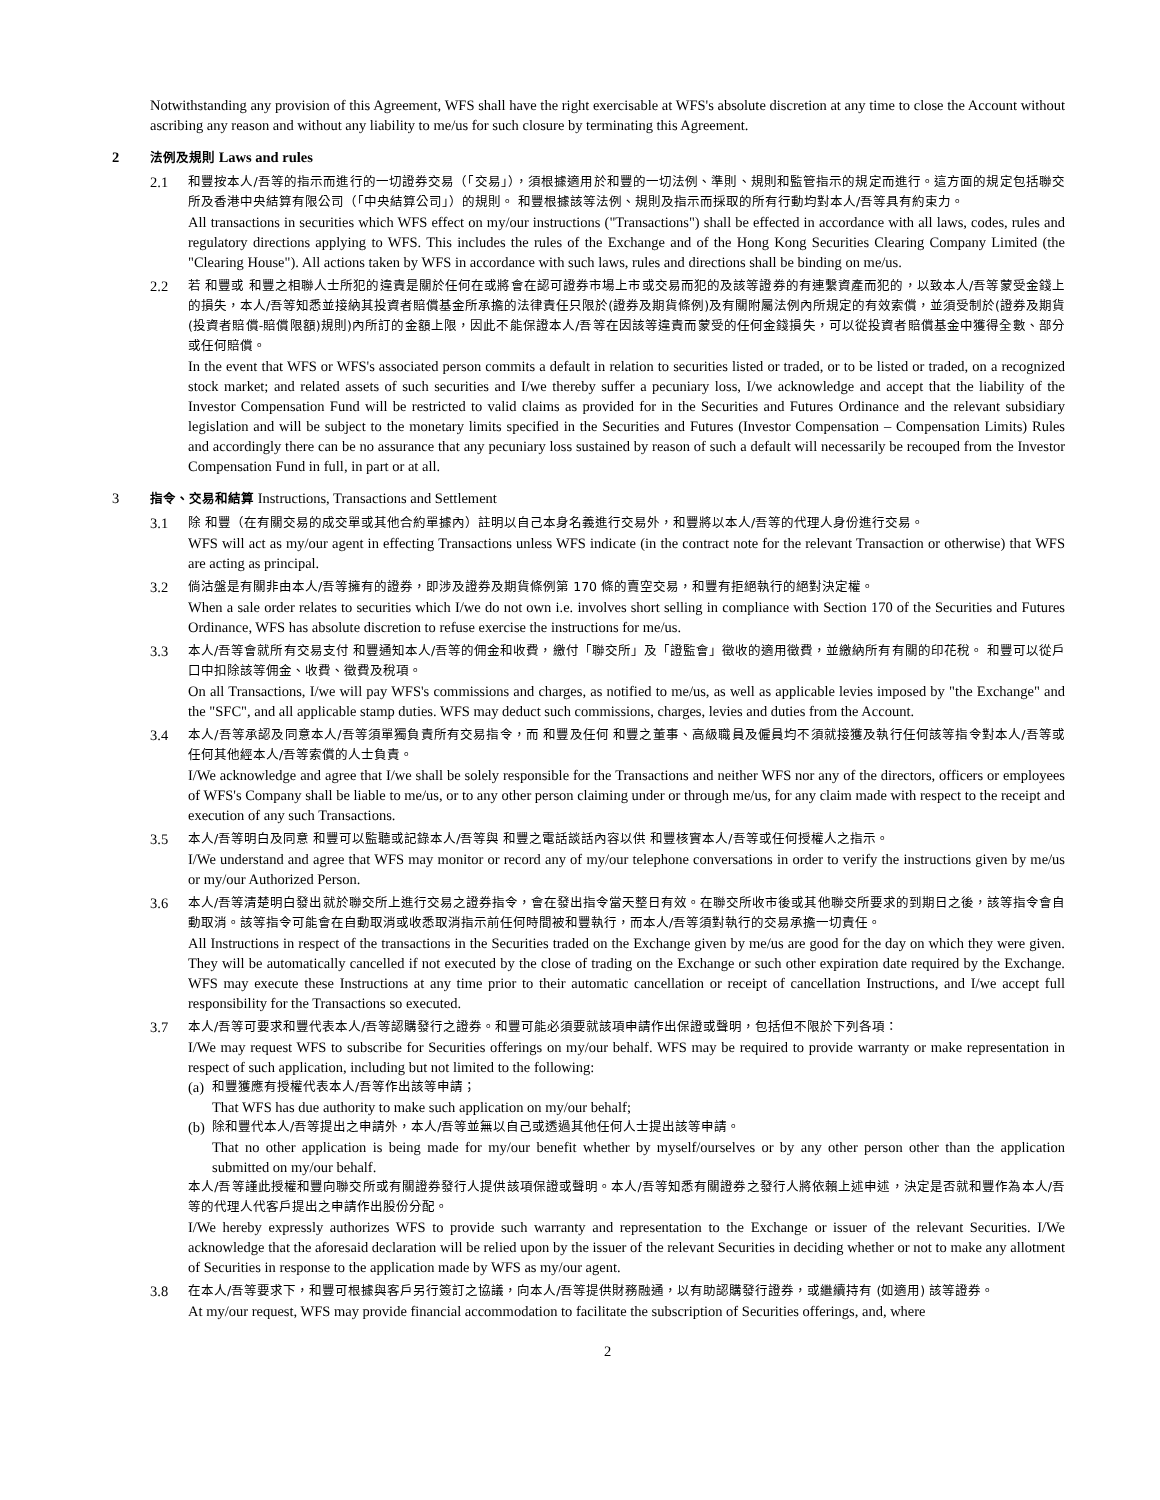Notwithstanding any provision of this Agreement, WFS shall have the right exercisable at WFS's absolute discretion at any time to close the Account without ascribing any reason and without any liability to me/us for such closure by terminating this Agreement.
2 法例及規則 Laws and rules
2.1
和豐按本人/吾等的指示而進行的一切證券交易（「交易」），須根據適用於和豐的一切法例、準則、規則和監管指示的規定而進行。這方面的規定包括聯交所及香港中央結算有限公司（「中央結算公司」）的規則。 和豐根據該等法例、規則及指示而採取的所有行動均對本人/吾等具有約束力。
All transactions in securities which WFS effect on my/our instructions ("Transactions") shall be effected in accordance with all laws, codes, rules and regulatory directions applying to WFS. This includes the rules of the Exchange and of the Hong Kong Securities Clearing Company Limited (the "Clearing House"). All actions taken by WFS in accordance with such laws, rules and directions shall be binding on me/us.
2.2
若 和豐或 和豐之相聯人士所犯的違責是關於任何在或將會在認可證券市場上市或交易而犯的及該等證券的有連繫資產而犯的，以致本人/吾等蒙受金錢上的損失，本人/吾等知悉並接納其投資者賠償基金所承擔的法律責任只限於(證券及期貨條例)及有關附屬法例內所規定的有效索償，並須受制於(證券及期貨(投資者賠償-賠償限額)規則)內所訂的金額上限，因此不能保證本人/吾等在因該等違責而蒙受的任何金錢損失，可以從投資者賠償基金中獲得全數、部分或任何賠償。
In the event that WFS or WFS's associated person commits a default in relation to securities listed or traded, or to be listed or traded, on a recognized stock market; and related assets of such securities and I/we thereby suffer a pecuniary loss, I/we acknowledge and accept that the liability of the Investor Compensation Fund will be restricted to valid claims as provided for in the Securities and Futures Ordinance and the relevant subsidiary legislation and will be subject to the monetary limits specified in the Securities and Futures (Investor Compensation – Compensation Limits) Rules and accordingly there can be no assurance that any pecuniary loss sustained by reason of such a default will necessarily be recouped from the Investor Compensation Fund in full, in part or at all.
3 指令、交易和結算 Instructions, Transactions and Settlement
3.1
除 和豐（在有關交易的成交單或其他合約單據內）註明以自己本身名義進行交易外，和豐將以本人/吾等的代理人身份進行交易。
WFS will act as my/our agent in effecting Transactions unless WFS indicate (in the contract note for the relevant Transaction or otherwise) that WFS are acting as principal.
3.2
倘沽盤是有關非由本人/吾等擁有的證券，即涉及證券及期貨條例第 170 條的賣空交易，和豐有拒絕執行的絕對決定權。
When a sale order relates to securities which I/we do not own i.e. involves short selling in compliance with Section 170 of the Securities and Futures Ordinance, WFS has absolute discretion to refuse exercise the instructions for me/us.
3.3
本人/吾等會就所有交易支付 和豐通知本人/吾等的佣金和收費，繳付「聯交所」及「證監會」徵收的適用徵費，並繳納所有有關的印花稅。 和豐可以從戶口中扣除該等佣金、收費、徵費及稅項。
On all Transactions, I/we will pay WFS's commissions and charges, as notified to me/us, as well as applicable levies imposed by "the Exchange" and the "SFC", and all applicable stamp duties. WFS may deduct such commissions, charges, levies and duties from the Account.
3.4
本人/吾等承認及同意本人/吾等須單獨負責所有交易指令，而 和豐及任何 和豐之董事、高級職員及僱員均不須就接獲及執行任何該等指令對本人/吾等或任何其他經本人/吾等索償的人士負責。
I/We acknowledge and agree that I/we shall be solely responsible for the Transactions and neither WFS nor any of the directors, officers or employees of WFS's Company shall be liable to me/us, or to any other person claiming under or through me/us, for any claim made with respect to the receipt and execution of any such Transactions.
3.5
本人/吾等明白及同意 和豐可以監聽或記錄本人/吾等與 和豐之電話談話內容以供 和豐核實本人/吾等或任何授權人之指示。
I/We understand and agree that WFS may monitor or record any of my/our telephone conversations in order to verify the instructions given by me/us or my/our Authorized Person.
3.6
本人/吾等清楚明白發出就於聯交所上進行交易之證券指令，會在發出指令當天整日有效。在聯交所收市後或其他聯交所要求的到期日之後，該等指令會自動取消。該等指令可能會在自動取消或收悉取消指示前任何時間被和豐執行，而本人/吾等須對執行的交易承擔一切責任。
All Instructions in respect of the transactions in the Securities traded on the Exchange given by me/us are good for the day on which they were given. They will be automatically cancelled if not executed by the close of trading on the Exchange or such other expiration date required by the Exchange. WFS may execute these Instructions at any time prior to their automatic cancellation or receipt of cancellation Instructions, and I/we accept full responsibility for the Transactions so executed.
3.7
本人/吾等可要求和豐代表本人/吾等認購發行之證券。和豐可能必須要就該項申請作出保證或聲明，包括但不限於下列各項：
I/We may request WFS to subscribe for Securities offerings on my/our behalf. WFS may be required to provide warranty or make representation in respect of such application, including but not limited to the following:
(a)
和豐獲應有授權代表本人/吾等作出該等申請；
That WFS has due authority to make such application on my/our behalf;
(b)
除和豐代本人/吾等提出之申請外，本人/吾等並無以自己或透過其他任何人士提出該等申請。
That no other application is being made for my/our benefit whether by myself/ourselves or by any other person other than the application submitted on my/our behalf.
本人/吾等謹此授權和豐向聯交所或有關證券發行人提供該項保證或聲明。本人/吾等知悉有關證券之發行人將依賴上述申述，決定是否就和豐作為本人/吾等的代理人代客戶提出之申請作出股份分配。
I/We hereby expressly authorizes WFS to provide such warranty and representation to the Exchange or issuer of the relevant Securities. I/We acknowledge that the aforesaid declaration will be relied upon by the issuer of the relevant Securities in deciding whether or not to make any allotment of Securities in response to the application made by WFS as my/our agent.
3.8
在本人/吾等要求下，和豐可根據與客戶另行簽訂之協議，向本人/吾等提供財務融通，以有助認購發行證券，或繼續持有 (如適用) 該等證券。
At my/our request, WFS may provide financial accommodation to facilitate the subscription of Securities offerings, and, where
2